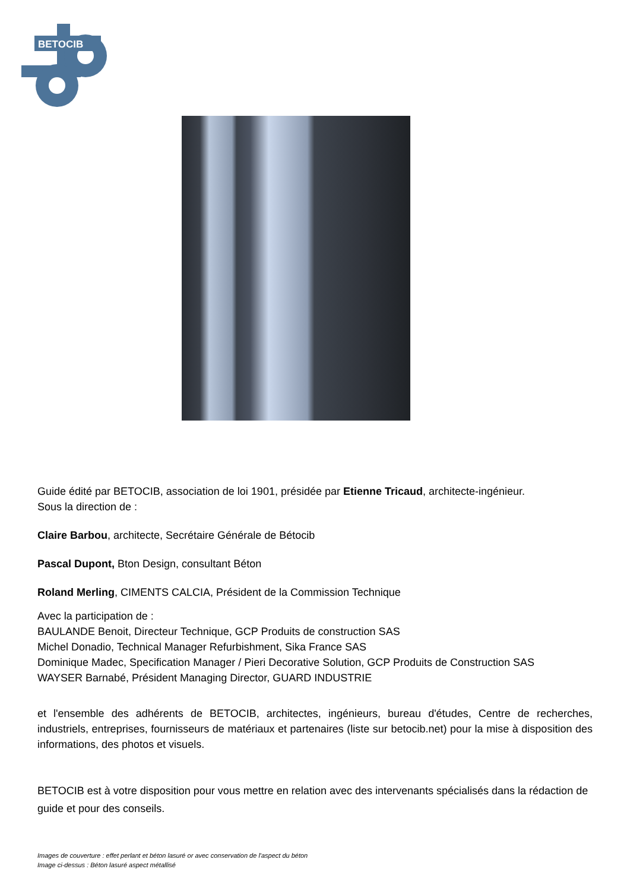BETOCIB
Guide édité par BETOCIB, association de loi 1901, présidée par Etienne Tricaud, architecte-ingénieur.
Sous la direction de :
Claire Barbou, architecte, Secrétaire Générale de Bétocib
Pascal Dupont, Bton Design, consultant Béton
Roland Merling, CIMENTS CALCIA, Président de la Commission Technique
Avec la participation de :
BAULANDE Benoit, Directeur Technique, GCP Produits de construction SAS
Michel Donadio, Technical Manager Refurbishment, Sika France SAS
Dominique Madec, Specification Manager / Pieri Decorative Solution, GCP Produits de Construction SAS
WAYSER Barnabé, Président Managing Director, GUARD INDUSTRIE
et l'ensemble des adhérents de BETOCIB, architectes, ingénieurs, bureau d'études, Centre de recherches, industriels, entreprises, fournisseurs de matériaux et partenaires (liste sur betocib.net) pour la mise à disposition des informations, des photos et visuels.
BETOCIB est à votre disposition pour vous mettre en relation avec des intervenants spécialisés dans la rédaction de guide et pour des conseils.
Images de couverture : effet perlant et béton lasuré or avec conservation de l'aspect du béton
Image ci-dessus : Béton lasuré aspect métallisé